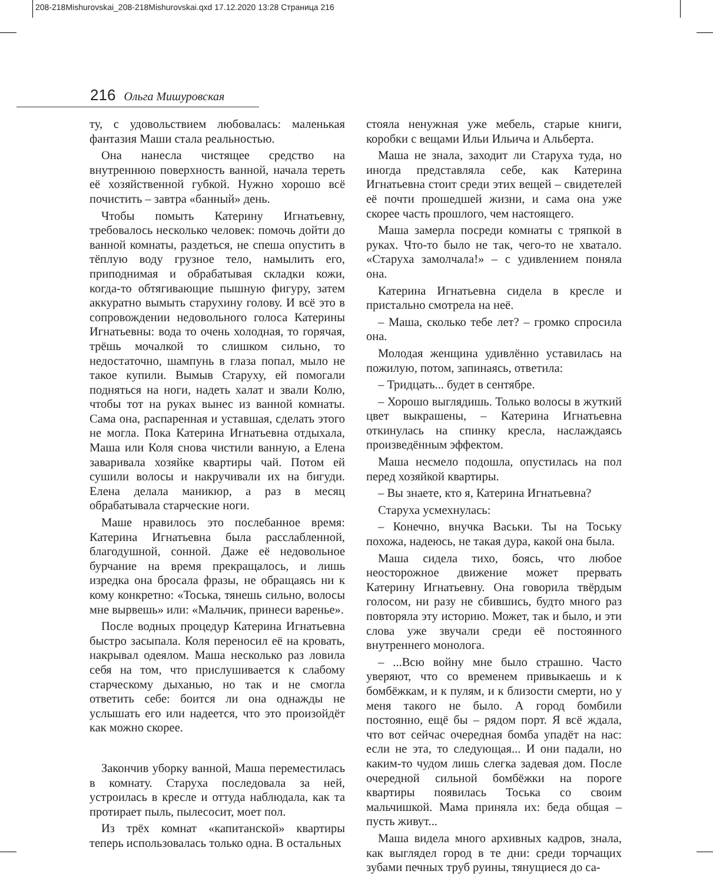208-218Mishurovskai_208-218Mishurovskai.qxd 17.12.2020 13:28 Страница 216
216 Ольга Мишуровская
ту, с удовольствием любовалась: маленькая фантазия Маши стала реальностью.
Она нанесла чистящее средство на внутреннюю поверхность ванной, начала тереть её хозяйственной губкой. Нужно хорошо всё почистить – завтра «банный» день.
Чтобы помыть Катерину Игнатьевну, требовалось несколько человек: помочь дойти до ванной комнаты, раздеться, не спеша опустить в тёплую воду грузное тело, намылить его, приподнимая и обрабатывая складки кожи, когда-то обтягивающие пышную фигуру, затем аккуратно вымыть старухину голову. И всё это в сопровождении недовольного голоса Катерины Игнатьевны: вода то очень холодная, то горячая, трёшь мочалкой то слишком сильно, то недостаточно, шампунь в глаза попал, мыло не такое купили. Вымыв Старуху, ей помогали подняться на ноги, надеть халат и звали Колю, чтобы тот на руках вынес из ванной комнаты. Сама она, распаренная и уставшая, сделать этого не могла. Пока Катерина Игнатьевна отдыхала, Маша или Коля снова чистили ванную, а Елена заваривала хозяйке квартиры чай. Потом ей сушили волосы и накручивали их на бигуди. Елена делала маникюр, а раз в месяц обрабатывала старческие ноги.
Маше нравилось это послебанное время: Катерина Игнатьевна была расслабленной, благодушной, сонной. Даже её недовольное бурчание на время прекращалось, и лишь изредка она бросала фразы, не обращаясь ни к кому конкретно: «Тоська, тянешь сильно, волосы мне вырвешь» или: «Мальчик, принеси варенье».
После водных процедур Катерина Игнатьевна быстро засыпала. Коля переносил её на кровать, накрывал одеялом. Маша несколько раз ловила себя на том, что прислушивается к слабому старческому дыханью, но так и не смогла ответить себе: боится ли она однажды не услышать его или надеется, что это произойдёт как можно скорее.
Закончив уборку ванной, Маша переместилась в комнату. Старуха последовала за ней, устроилась в кресле и оттуда наблюдала, как та протирает пыль, пылесосит, моет пол.
Из трёх комнат «капитанской» квартиры теперь использовалась только одна. В остальных
стояла ненужная уже мебель, старые книги, коробки с вещами Ильи Ильича и Альберта.
Маша не знала, заходит ли Старуха туда, но иногда представляла себе, как Катерина Игнатьевна стоит среди этих вещей – свидетелей её почти прошедшей жизни, и сама она уже скорее часть прошлого, чем настоящего.
Маша замерла посреди комнаты с тряпкой в руках. Что-то было не так, чего-то не хватало. «Старуха замолчала!» – с удивлением поняла она.
Катерина Игнатьевна сидела в кресле и пристально смотрела на неё.
– Маша, сколько тебе лет? – громко спросила она.
Молодая женщина удивлённо уставилась на пожилую, потом, запинаясь, ответила:
– Тридцать... будет в сентябре.
– Хорошо выглядишь. Только волосы в жуткий цвет выкрашены, – Катерина Игнатьевна откинулась на спинку кресла, наслаждаясь произведённым эффектом.
Маша несмело подошла, опустилась на пол перед хозяйкой квартиры.
– Вы знаете, кто я, Катерина Игнатьевна?
Старуха усмехнулась:
– Конечно, внучка Васьки. Ты на Тоську похожа, надеюсь, не такая дура, какой она была.
Маша сидела тихо, боясь, что любое неосторожное движение может прервать Катерину Игнатьевну. Она говорила твёрдым голосом, ни разу не сбившись, будто много раз повторяла эту историю. Может, так и было, и эти слова уже звучали среди её постоянного внутреннего монолога.
– ...Всю войну мне было страшно. Часто уверяют, что со временем привыкаешь и к бомбёжкам, и к пулям, и к близости смерти, но у меня такого не было. А город бомбили постоянно, ещё бы – рядом порт. Я всё ждала, что вот сейчас очередная бомба упадёт на нас: если не эта, то следующая... И они падали, но каким-то чудом лишь слегка задевая дом. После очередной сильной бомбёжки на пороге квартиры появилась Тоська со своим мальчишкой. Мама приняла их: беда общая – пусть живут...
Маша видела много архивных кадров, знала, как выглядел город в те дни: среди торчащих зубами печных труб руины, тянущиеся до са-